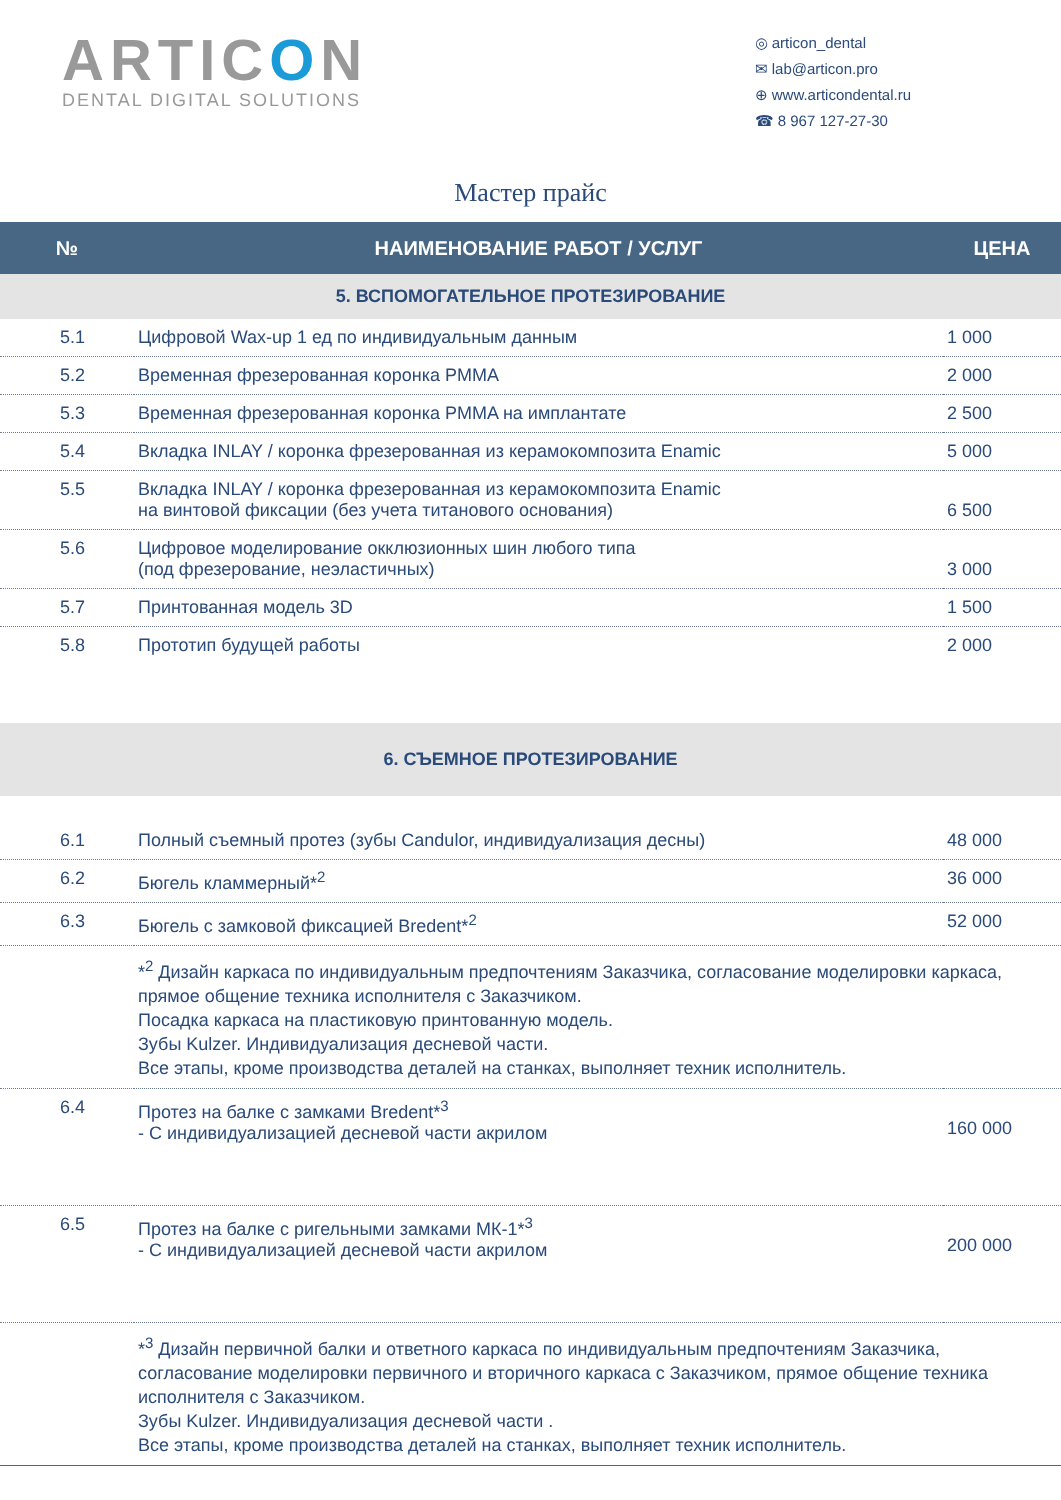ARTICON
DENTAL DIGITAL SOLUTIONS
◎ articon_dental
✉ lab@articon.pro
⊕ www.articondental.ru
☎ 8 967 127-27-30
Мастер прайс
| № | НАИМЕНОВАНИЕ РАБОТ / УСЛУГ | ЦЕНА |
| --- | --- | --- |
| 5. ВСПОМОГАТЕЛЬНОЕ ПРОТЕЗИРОВАНИЕ | | |
| 5.1 | Цифровой Wax-up 1 ед по индивидуальным данным | 1 000 |
| 5.2 | Временная фрезерованная коронка PMMA | 2 000 |
| 5.3 | Временная фрезерованная коронка PMMA на имплантате | 2 500 |
| 5.4 | Вкладка INLAY / коронка фрезерованная из керамокомпозита Enamic | 5 000 |
| 5.5 | Вкладка INLAY / коронка фрезерованная из керамокомпозита Enamic на винтовой фиксации (без учета титанового основания) | 6 500 |
| 5.6 | Цифровое моделирование окклюзионных шин любого типа (под фрезерование, неэластичных) | 3 000 |
| 5.7 | Принтованная модель 3D | 1 500 |
| 5.8 | Прототип будущей работы | 2 000 |
| 6. СЪЕМНОЕ ПРОТЕЗИРОВАНИЕ | | |
| 6.1 | Полный съемный протез (зубы Candulor, индивидуализация десны) | 48 000 |
| 6.2 | Бюгель кламмерный*<sup>2</sup> | 36 000 |
| 6.3 | Бюгель с замковой фиксацией Bredent*<sup>2</sup> | 52 000 |
| | *<sup>2</sup> Дизайн каркаса по индивидуальным предпочтениям Заказчика, согласование моделировки каркаса, прямое общение техника исполнителя с Заказчиком. Посадка каркаса на пластиковую принтованную модель. Зубы Kulzer. Индивидуализация десневой части. Все этапы, кроме производства деталей на станках, выполняет техник исполнитель. | |
| 6.4 | Протез на балке с замками Bredent*<sup>3</sup> - С индивидуализацией десневой части акрилом | 160 000 |
| 6.5 | Протез на балке с ригельными замками МК-1*<sup>3</sup> - С индивидуализацией десневой части акрилом | 200 000 |
| | *<sup>3</sup> Дизайн первичной балки и ответного каркаса по индивидуальным предпочтениям Заказчика, согласование моделировки первичного и вторичного каркаса с Заказчиком, прямое общение техника исполнителя с Заказчиком. Зубы Kulzer. Индивидуализация десневой части . Все этапы, кроме производства деталей на станках, выполняет техник исполнитель. | |